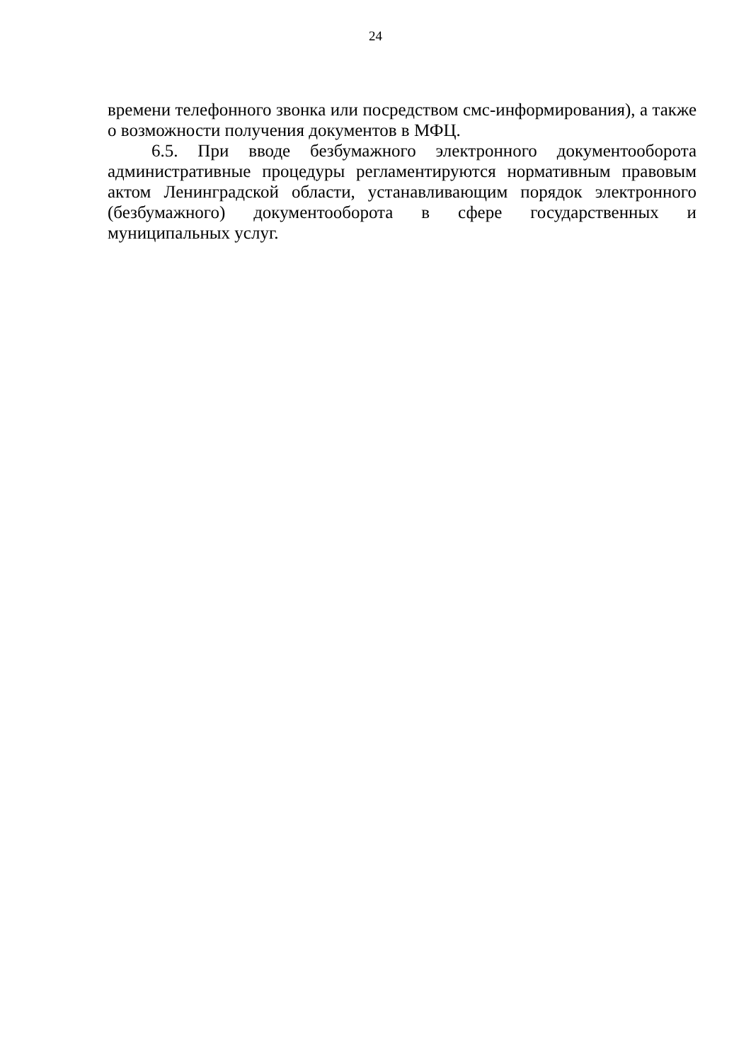24
времени телефонного звонка или посредством смс-информирования), а также о возможности получения документов в МФЦ.
6.5. При вводе безбумажного электронного документооборота административные процедуры регламентируются нормативным правовым актом Ленинградской области, устанавливающим порядок электронного (безбумажного) документооборота в сфере государственных и муниципальных услуг.